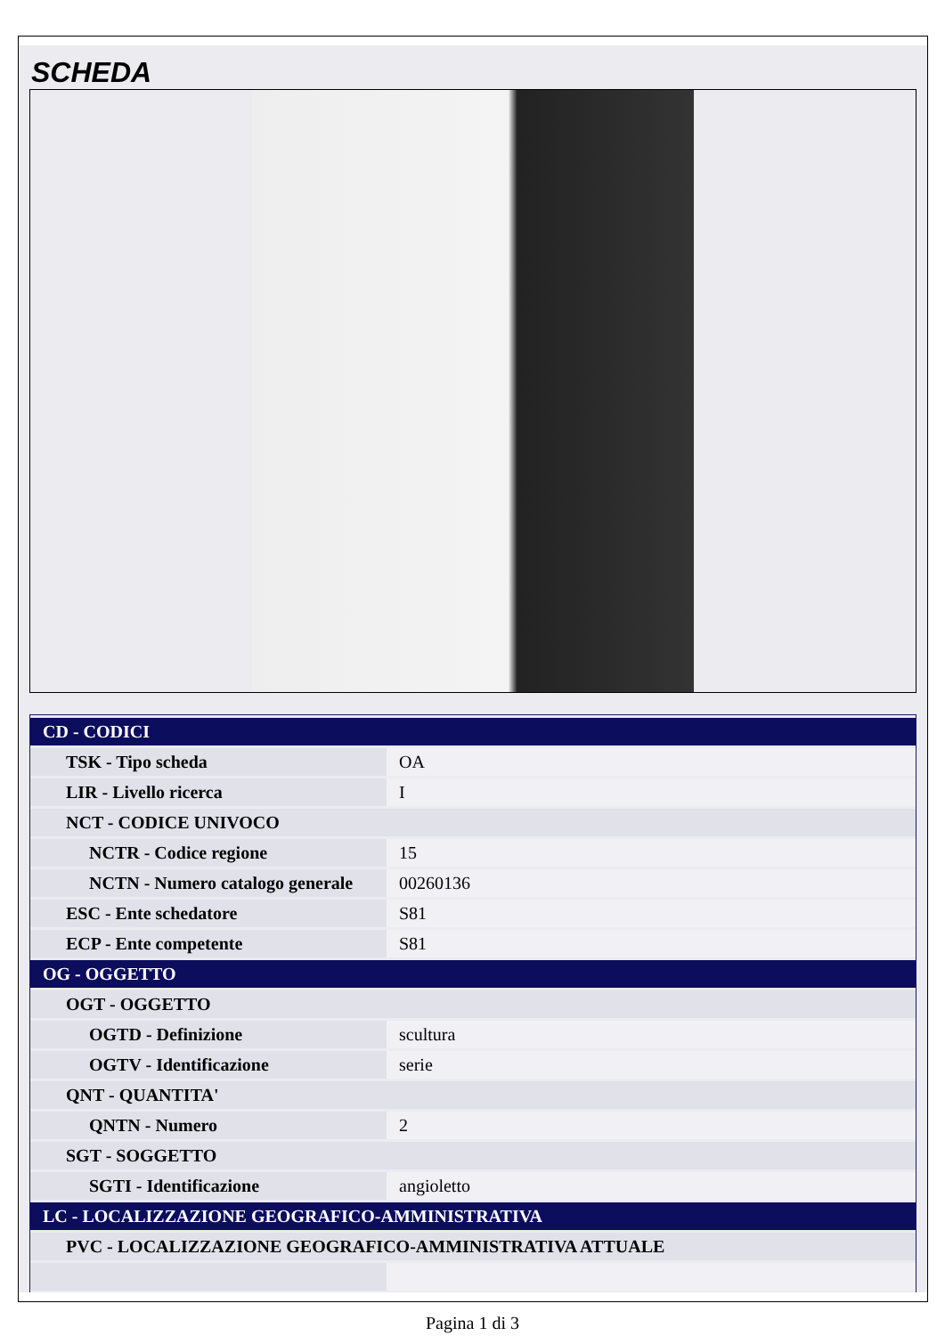SCHEDA
| CD - CODICI | |
| TSK - Tipo scheda | OA |
| LIR - Livello ricerca | I |
| NCT - CODICE UNIVOCO | |
| NCTR - Codice regione | 15 |
| NCTN - Numero catalogo generale | 00260136 |
| ESC - Ente schedatore | S81 |
| ECP - Ente competente | S81 |
| OG - OGGETTO | |
| OGT - OGGETTO | |
| OGTD - Definizione | scultura |
| OGTV - Identificazione | serie |
| QNT - QUANTITA' | |
| QNTN - Numero | 2 |
| SGT - SOGGETTO | |
| SGTI - Identificazione | angioletto |
| LC - LOCALIZZAZIONE GEOGRAFICO-AMMINISTRATIVA | |
| PVC - LOCALIZZAZIONE GEOGRAFICO-AMMINISTRATIVA ATTUALE | |
Pagina 1 di 3